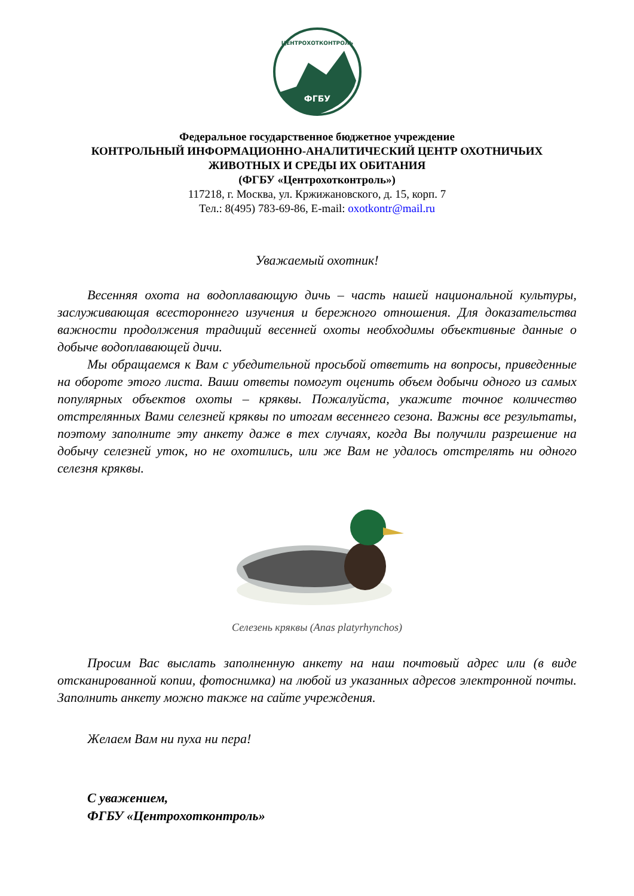ФГБУ
ЦЕНТРОХОТКОНТРОЛЬ
Федеральное государственное бюджетное учреждение
КОНТРОЛЬНЫЙ ИНФОРМАЦИОННО-АНАЛИТИЧЕСКИЙ ЦЕНТР ОХОТНИЧЬИХ ЖИВОТНЫХ И СРЕДЫ ИХ ОБИТАНИЯ
(ФГБУ «Центрохотконтроль»)
117218, г. Москва, ул. Кржижановского, д. 15, корп. 7
Тел.: 8(495) 783-69-86, E-mail: oxotkontr@mail.ru
Уважаемый охотник!
Весенняя охота на водоплавающую дичь – часть нашей национальной культуры, заслуживающая всестороннего изучения и бережного отношения. Для доказательства важности продолжения традиций весенней охоты необходимы объективные данные о добыче водоплавающей дичи.
Мы обращаемся к Вам с убедительной просьбой ответить на вопросы, приведенные на обороте этого листа. Ваши ответы помогут оценить объем добычи одного из самых популярных объектов охоты – кряквы. Пожалуйста, укажите точное количество отстрелянных Вами селезней кряквы по итогам весеннего сезона. Важны все результаты, поэтому заполните эту анкету даже в тех случаях, когда Вы получили разрешение на добычу селезней уток, но не охотились, или же Вам не удалось отстрелять ни одного селезня кряквы.
Селезень кряквы (Anas platyrhynchos)
Просим Вас выслать заполненную анкету на наш почтовый адрес или (в виде отсканированной копии, фотоснимка) на любой из указанных адресов электронной почты. Заполнить анкету можно также на сайте учреждения.
Желаем Вам ни пуха ни пера!
С уважением,
ФГБУ «Центрохотконтроль»